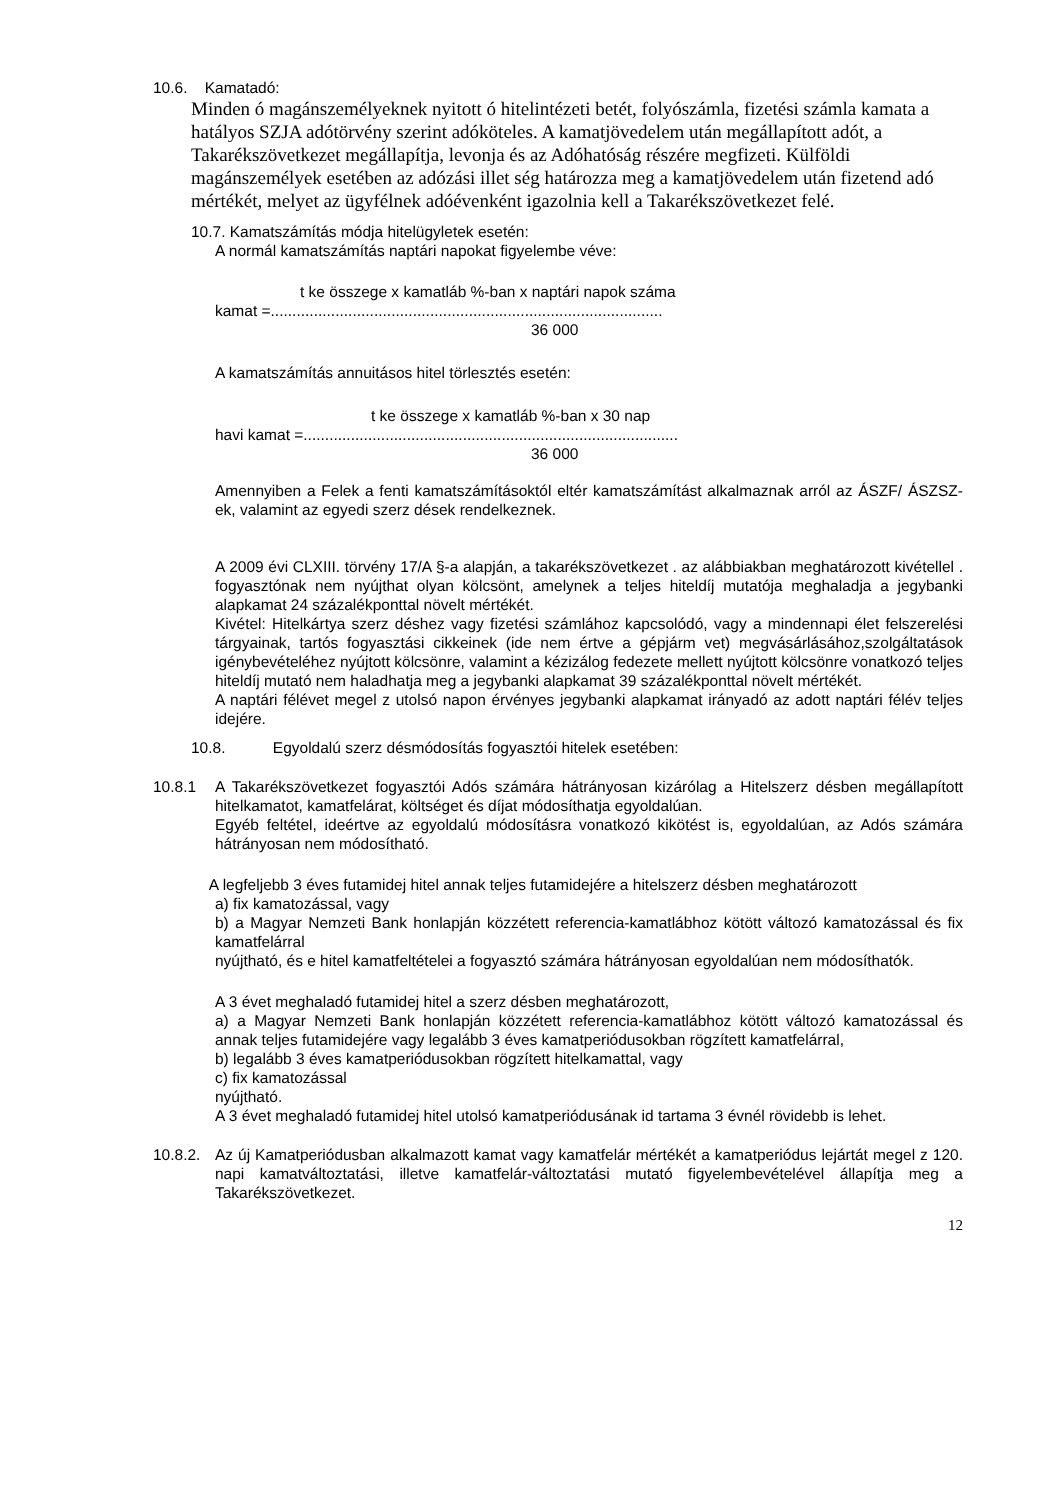10.6. Kamatadó:
Minden ó magánszemélyeknek nyitott ó hitelintézeti betét, folyószámla, fizetési számla kamata a hatályos SZJA adótörvény szerint adóköteles. A kamatjövedelem után megállapított adót, a Takarékszövetkezet megállapítja, levonja és az Adóhatóság részére megfizeti. Külföldi magánszemélyek esetében az adózási illet ség határozza meg a kamatjövedelem után fizetend adó mértékét, melyet az ügyfélnek adóévenként igazolnia kell a Takarékszövetkezet felé.
10.7. Kamatszámítás módja hitelügyletek esetén:
A normál kamatszámítás naptári napokat figyelembe véve:
t ke összege x kamatláb %-ban x naptári napok száma
kamat =...........................................................................................
36 000
A kamatszámítás annuitásos hitel törlesztés esetén:
t ke összege x kamatláb %-ban x 30 nap
havi kamat =.......................................................................................
36 000
Amennyiben a Felek a fenti kamatszámításoktól eltér kamatszámítást alkalmaznak arról az ÁSZF/ ÁSZSZ-ek, valamint az egyedi szerz dések rendelkeznek.
A 2009 évi CLXIII. törvény 17/A §-a alapján, a takarékszövetkezet . az alábbiakban meghatározott kivétellel . fogyasztónak nem nyújthat olyan kölcsönt, amelynek a teljes hiteldíj mutatója meghaladja a jegybanki alapkamat 24 százalékponttal növelt mértékét.
Kivétel: Hitelkártya szerz déshez vagy fizetési számlához kapcsolódó, vagy a mindennapi élet felszerelési tárgyainak, tartós fogyasztási cikkeinek (ide nem értve a gépjárm vet) megvásárlásához,szolgáltatások igénybevételéhez nyújtott kölcsönre, valamint a kézizálog fedezete mellett nyújtott kölcsönre vonatkozó teljes hiteldíj mutató nem haladhatja meg a jegybanki alapkamat 39 százalékponttal növelt mértékét.
A naptári félévet megel z utolsó napon érvényes jegybanki alapkamat irányadó az adott naptári félév teljes idejére.
10.8. Egyoldalú szerz désmódosítás fogyasztói hitelek esetében:
10.8.1 A Takarékszövetkezet fogyasztói Adós számára hátrányosan kizárólag a Hitelszerz désben megállapított hitelkamatot, kamatfelárat, költséget és díjat módosíthatja egyoldalúan.
Egyéb feltétel, ideértve az egyoldalú módosításra vonatkozó kikötést is, egyoldalúan, az Adós számára hátrányosan nem módosítható.
A legfeljebb 3 éves futamidej hitel annak teljes futamidejére a hitelszerz désben meghatározott
a) fix kamatozással, vagy
b) a Magyar Nemzeti Bank honlapján közzétett referencia-kamatlábhoz kötött változó kamatozással és fix kamatfelárral
nyújtható, és e hitel kamatfeltételei a fogyasztó számára hátrányosan egyoldalúan nem módosíthatók.
A 3 évet meghaladó futamidej hitel a szerz désben meghatározott,
a) a Magyar Nemzeti Bank honlapján közzétett referencia-kamatlábhoz kötött változó kamatozással és annak teljes futamidejére vagy legalább 3 éves kamatperiódusokban rögzített kamatfelárral,
b) legalább 3 éves kamatperiódusokban rögzített hitelkamattal, vagy
c) fix kamatozással
nyújtható.
A 3 évet meghaladó futamidej hitel utolsó kamatperiódusának id tartama 3 évnél rövidebb is lehet.
10.8.2.
Az új Kamatperiódusban alkalmazott kamat vagy kamatfelár mértékét a kamatperiódus lejártát megel z 120. napi kamatváltoztatási, illetve kamatfelár-változtatási mutató figyelembevételével állapítja meg a Takarékszövetkezet.
12